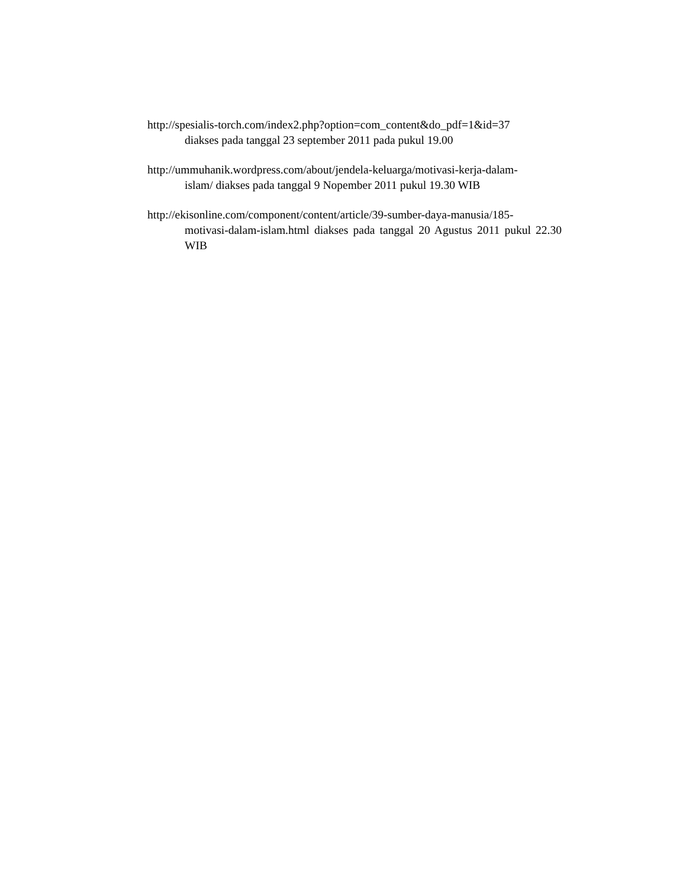http://spesialis-torch.com/index2.php?option=com_content&do_pdf=1&id=37
diakses pada tanggal 23 september 2011 pada pukul 19.00
http://ummuhanik.wordpress.com/about/jendela-keluarga/motivasi-kerja-dalam-
islam/ diakses pada tanggal 9 Nopember 2011 pukul 19.30 WIB
http://ekisonline.com/component/content/article/39-sumber-daya-manusia/185-
motivasi-dalam-islam.html diakses pada tanggal 20 Agustus 2011 pukul 22.30 WIB